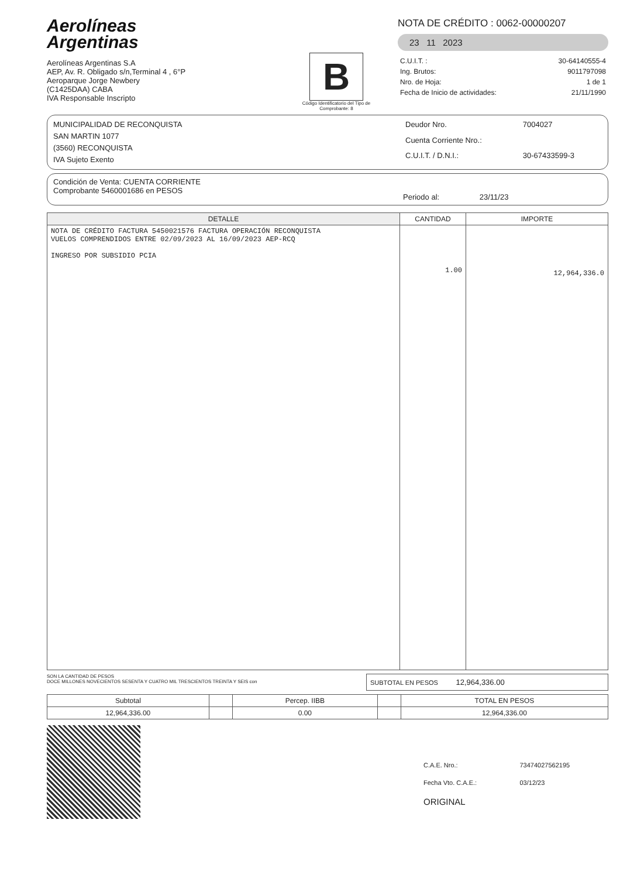Aerolíneas
Argentinas
Aerolíneas Argentinas S.A
AEP, Av. R. Obligado s/n,Terminal 4 , 6°P
Aeroparque Jorge Newbery
(C1425DAA) CABA
IVA Responsable Inscripto
B
Código Identificatorio del Tipo de Comprobante: 8
NOTA DE CRÉDITO : 0062-00000207
23 11 2023
| C.U.I.T. : | 30-64140555-4 |
| Ing. Brutos: | 9011797098 |
| Nro. de Hoja: | 1 de 1 |
| Fecha de Inicio de actividades: | 21/11/1990 |
MUNICIPALIDAD DE RECONQUISTA
SAN MARTIN 1077
(3560) RECONQUISTA
IVA Sujeto Exento
| Deudor Nro. | 7004027 |
| Cuenta Corriente Nro.: | |
| C.U.I.T. / D.N.I.: | 30-67433599-3 |
Condición de Venta: CUENTA CORRIENTE
Comprobante 5460001686 en PESOS
Periodo al: 23/11/23
| DETALLE | CANTIDAD | IMPORTE |
| --- | --- | --- |
| NOTA DE CRÉDITO FACTURA 5450021576 FACTURA OPERACIÓN RECONQUISTA VUELOS COMPRENDIDOS ENTRE 02/09/2023 AL 16/09/2023 AEP-RCQ INGRESO POR SUBSIDIO PCIA | 1.00 | 12,964,336.0 |
SON LA CANTIDAD DE PESOS
DOCE MILLONES NOVECIENTOS SESENTA Y CUATRO MIL TRESCIENTOS TREINTA Y SEIS con
SUBTOTAL EN PESOS 12,964,336.00
| Subtotal | | Percep. IIBB | | TOTAL EN PESOS |
| 12,964,336.00 | | 0.00 | | 12,964,336.00 |
| C.A.E. Nro.: | 73474027562195 |
| Fecha Vto. C.A.E.: | 03/12/23 |
| ORIGINAL | |